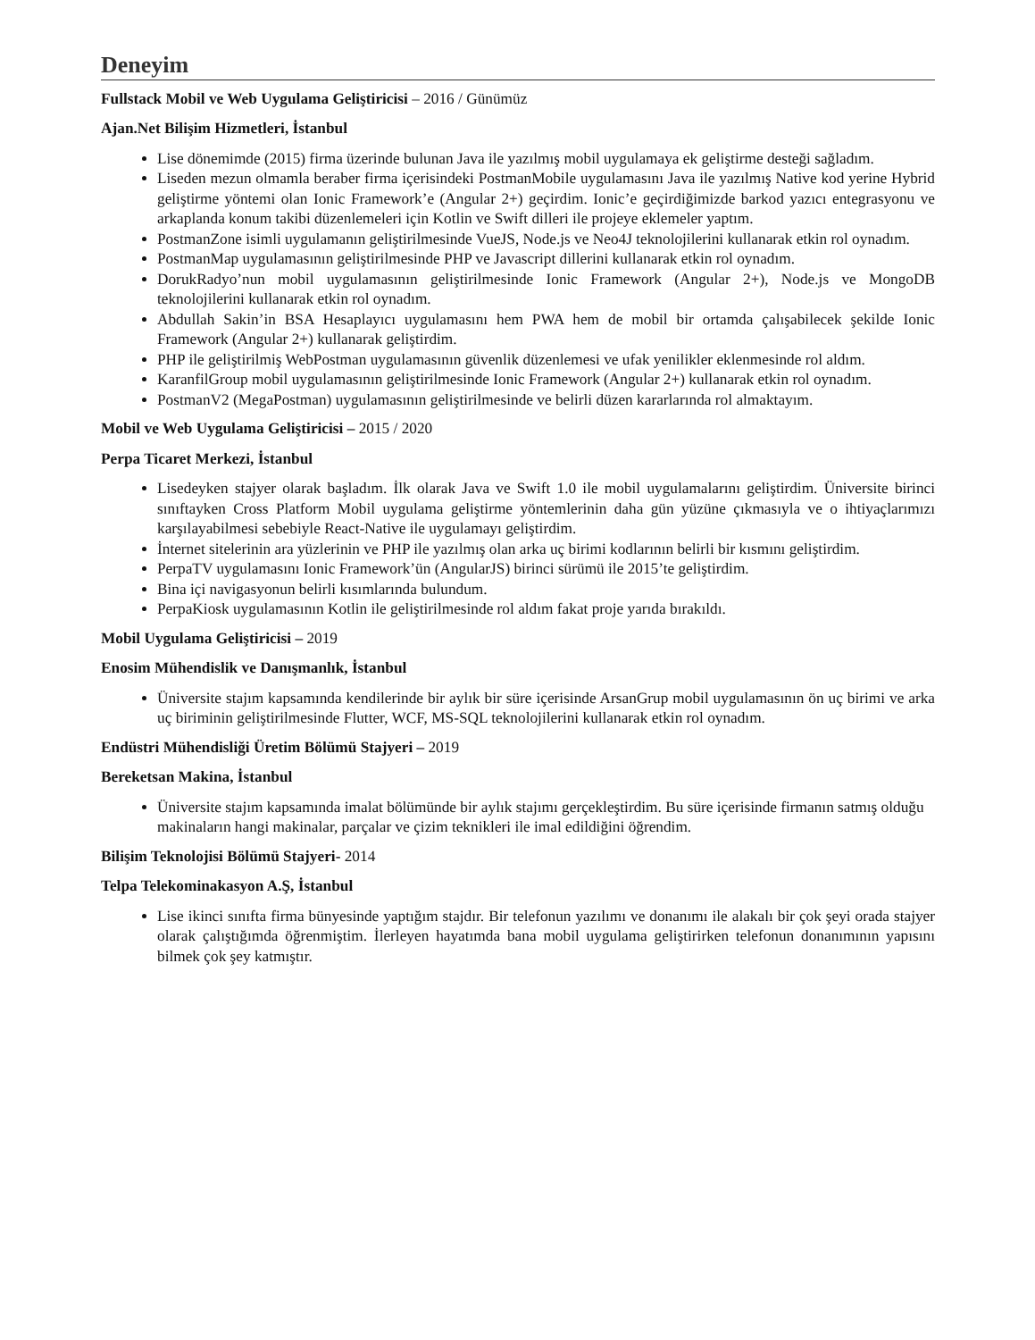Deneyim
Fullstack Mobil ve Web Uygulama Geliştiricisi – 2016 / Günümüz
Ajan.Net Bilişim Hizmetleri, İstanbul
Lise dönemimde (2015) firma üzerinde bulunan Java ile yazılmış mobil uygulamaya ek geliştirme desteği sağladım.
Liseden mezun olmamla beraber firma içerisindeki PostmanMobile uygulamasını Java ile yazılmış Native kod yerine Hybrid geliştirme yöntemi olan Ionic Framework’e (Angular 2+) geçirdim. Ionic’e geçirdiğimizde barkod yazıcı entegrasyonu ve arkaplanda konum takibi düzenlemeleri için Kotlin ve Swift dilleri ile projeye eklemeler yaptım.
PostmanZone isimli uygulamanın geliştirilmesinde VueJS, Node.js ve Neo4J teknolojilerini kullanarak etkin rol oynadım.
PostmanMap uygulamasının geliştirilmesinde PHP ve Javascript dillerini kullanarak etkin rol oynadım.
DorukRadyo’nun mobil uygulamasının geliştirilmesinde Ionic Framework (Angular 2+), Node.js ve MongoDB teknolojilerini kullanarak etkin rol oynadım.
Abdullah Sakin’in BSA Hesaplayıcı uygulamasını hem PWA hem de mobil bir ortamda çalışabilecek şekilde Ionic Framework (Angular 2+) kullanarak geliştirdim.
PHP ile geliştirilmiş WebPostman uygulamasının güvenlik düzenlemesi ve ufak yenilikler eklenmesinde rol aldım.
KaranfilGroup mobil uygulamasının geliştirilmesinde Ionic Framework (Angular 2+) kullanarak etkin rol oynadım.
PostmanV2 (MegaPostman) uygulamasının geliştirilmesinde ve belirli düzen kararlarında rol almaktayım.
Mobil ve Web Uygulama Geliştiricisi – 2015 / 2020
Perpa Ticaret Merkezi, İstanbul
Lisedeyken stajyer olarak başladım. İlk olarak Java ve Swift 1.0 ile mobil uygulamalarını geliştirdim. Üniversite birinci sınıftayken Cross Platform Mobil uygulama geliştirme yöntemlerinin daha gün yüzüne çıkmasıyla ve o ihtiyaçlarımızı karşılayabilmesi sebebiyle React-Native ile uygulamayı geliştirdim.
İnternet sitelerinin ara yüzlerinin ve PHP ile yazılmış olan arka uç birimi kodlarının belirli bir kısmını geliştirdim.
PerpaTV uygulamasını Ionic Framework’ün (AngularJS) birinci sürümü ile 2015’te geliştirdim.
Bina içi navigasyonun belirli kısımlarında bulundum.
PerpaKiosk uygulamasının Kotlin ile geliştirilmesinde rol aldım fakat proje yarıda bırakıldı.
Mobil Uygulama Geliştiricisi – 2019
Enosim Mühendislik ve Danışmanlık, İstanbul
Üniversite stajım kapsamında kendilerinde bir aylık bir süre içerisinde ArsanGrup mobil uygulamasının ön uç birimi ve arka uç biriminin geliştirilmesinde Flutter, WCF, MS-SQL teknolojilerini kullanarak etkin rol oynadım.
Endüstri Mühendisliği Üretim Bölümü Stajyeri – 2019
Bereketsan Makina, İstanbul
Üniversite stajım kapsamında imalat bölümünde bir aylık stajımı gerçekleştirdim. Bu süre içerisinde firmanın satmış olduğu makinaların hangi makinalar, parçalar ve çizim teknikleri ile imal edildiğini öğrendim.
Bilişim Teknolojisi Bölümü Stajyeri- 2014
Telpa Telekominakasyon A.Ş, İstanbul
Lise ikinci sınıfta firma bünyesinde yaptığım stajdır. Bir telefonun yazılımı ve donanımı ile alakalı bir çok şeyi orada stajyer olarak çalıştığımda öğrenmiştim. İlerleyen hayatımda bana mobil uygulama geliştirirken telefonun donanımının yapısını bilmek çok şey katmıştır.